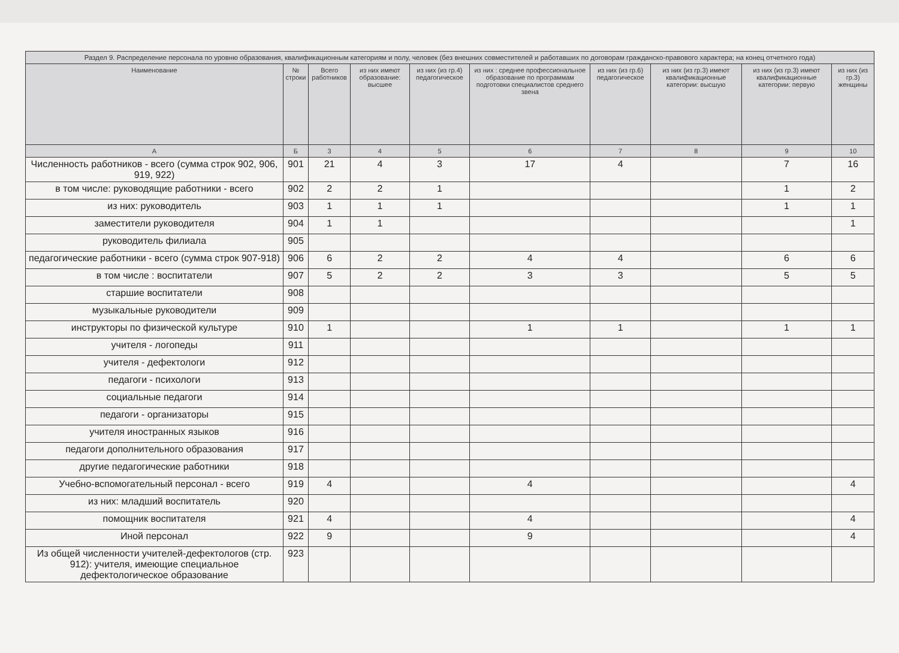| Раздел 9. Распределение персонала по уровню образования, квалификационным категориям и полу, человек (без внешних совместителей и работавших по договорам гражданско-правового характера; на конец отчетного года) | | | | | | | | | |
| --- | --- | --- | --- | --- | --- | --- | --- | --- | --- |
| Наименование | № строки | Всего работников | из них имеют образование: высшее | из них (из гр.4) педагогическое | из них : среднее профессиональное образование по программам подготовки специалистов среднего звена | из них (из гр.6) педагогическое | из них (из гр.3) имеют квалификационные категории: высшую | из них (из гр.3) имеют квалификационные категории: первую | из них (из гр.3) женщины |
| А | Б | 3 | 4 | 5 | 6 | 7 | 8 | 9 | 10 |
| Численность работников - всего (сумма строк 902, 906, 919, 922) | 901 | 21 | 4 | 3 | 17 | 4 | | 7 | 16 |
| в том числе: руководящие работники - всего | 902 | 2 | 2 | 1 | | | | 1 | 2 |
| из них: руководитель | 903 | 1 | 1 | 1 | | | | 1 | 1 |
| заместители руководителя | 904 | 1 | 1 | | | | | | 1 |
| руководитель филиала | 905 | | | | | | | | |
| педагогические работники - всего (сумма строк 907-918) | 906 | 6 | 2 | 2 | 4 | 4 | | 6 | 6 |
| в том числе : воспитатели | 907 | 5 | 2 | 2 | 3 | 3 | | 5 | 5 |
| старшие воспитатели | 908 | | | | | | | | |
| музыкальные руководители | 909 | | | | | | | | |
| инструкторы по физической культуре | 910 | 1 | | | 1 | 1 | | 1 | 1 |
| учителя - логопеды | 911 | | | | | | | | |
| учителя - дефектологи | 912 | | | | | | | | |
| педагоги - психологи | 913 | | | | | | | | |
| социальные педагоги | 914 | | | | | | | | |
| педагоги - организаторы | 915 | | | | | | | | |
| учителя иностранных языков | 916 | | | | | | | | |
| педагоги дополнительного образования | 917 | | | | | | | | |
| другие педагогические работники | 918 | | | | | | | | |
| Учебно-вспомогательный персонал - всего | 919 | 4 | | | 4 | | | | 4 |
| из них: младший воспитатель | 920 | | | | | | | | |
| помощник воспитателя | 921 | 4 | | | 4 | | | | 4 |
| Иной персонал | 922 | 9 | | | 9 | | | | 4 |
| Из общей численности учителей-дефектологов (стр. 912): учителя, имеющие специальное дефектологическое образование | 923 | | | | | | | | |